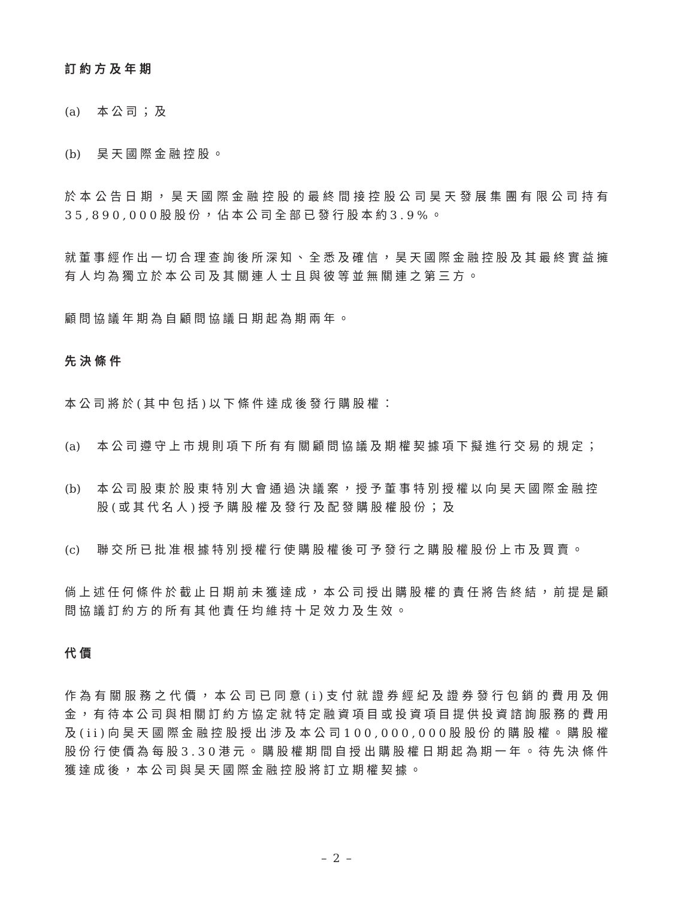訂約方及年期
(a) 本公司；及
(b) 昊天國際金融控股。
於本公告日期，昊天國際金融控股的最終間接控股公司昊天發展集團有限公司持有35,890,000股股份，佔本公司全部已發行股本約3.9%。
就董事經作出一切合理查詢後所深知、全悉及確信，昊天國際金融控股及其最終實益擁有人均為獨立於本公司及其關連人士且與彼等並無關連之第三方。
顧問協議年期為自顧問協議日期起為期兩年。
先決條件
本公司將於(其中包括)以下條件達成後發行購股權：
(a) 本公司遵守上市規則項下所有有關顧問協議及期權契據項下擬進行交易的規定；
(b) 本公司股東於股東特別大會通過決議案，授予董事特別授權以向昊天國際金融控股(或其代名人)授予購股權及發行及配發購股權股份；及
(c) 聯交所已批准根據特別授權行使購股權後可予發行之購股權股份上市及買賣。
倘上述任何條件於截止日期前未獲達成，本公司授出購股權的責任將告終結，前提是顧問協議訂約方的所有其他責任均維持十足效力及生效。
代價
作為有關服務之代價，本公司已同意(i)支付就證券經紀及證券發行包銷的費用及佣金，有待本公司與相關訂約方協定就特定融資項目或投資項目提供投資諮詢服務的費用及(ii)向昊天國際金融控股授出涉及本公司100,000,000股股份的購股權。購股權股份行使價為每股3.30港元。購股權期間自授出購股權日期起為期一年。待先決條件獲達成後，本公司與昊天國際金融控股將訂立期權契據。
– 2 –